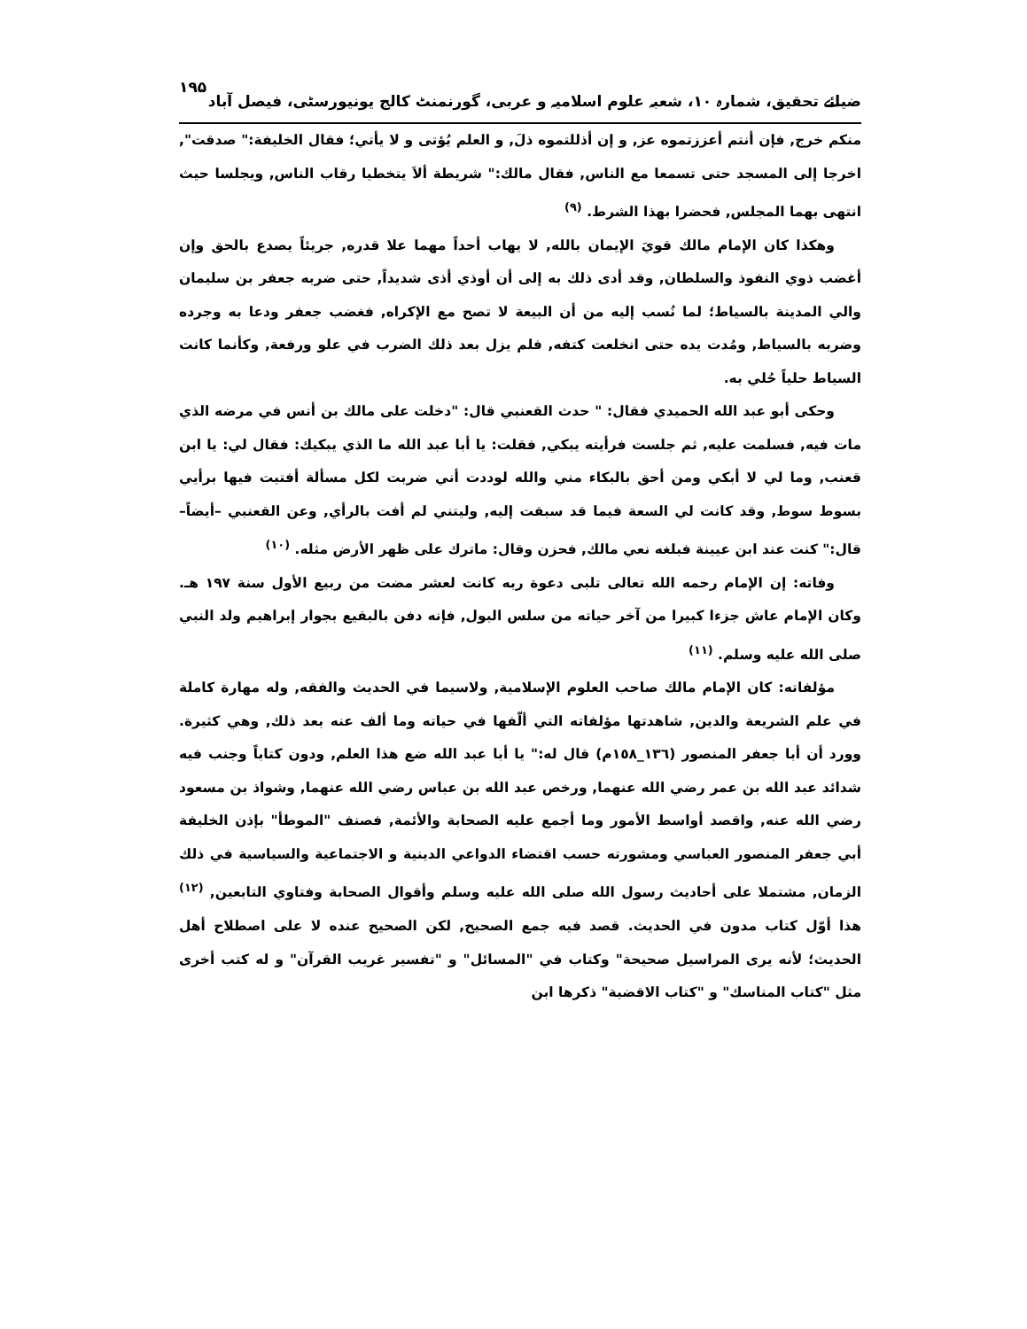ضیائے تحقیق، شمارہ ۱۰، شعبہ علوم اسلامیہ و عربی، گورنمنٹ کالج یونیورسٹی، فیصل آباد ۱۹۵
منكم خرج, فإن أنتم أعززتموه عز, و إن أذللتموه ذلَ, و العلم يُؤتى و لا يأتي؛ فقال الخليفة:" صدقت", اخرجا إلى المسجد حتى تسمعا مع الناس, فقال مالك:" شريطة ألاَ يتخطيا رقاب الناس, ويجلسا حيث انتهى بهما المجلس, فحضرا بهذا الشرط. <sup>(۹)</sup>
وهكذا كان الإمام مالك قويَ الإيمان بالله, لا يهاب أحداً مهما علا قدره, جريئاً يصدع بالحق وإن أغضب ذوي النفوذ والسلطان, وقد أدى ذلك به إلى أن أوذي أذى شديداً, حتى ضربه جعفر بن سليمان والي المدينة بالسياط؛ لما نُسب إليه من أن البيعة لا تصح مع الإكراه, فغضب جعفر ودعا به وجرده وضربه بالسياط, ومُدت يده حتى انخلعت كتفه, فلم يزل بعد ذلك الضرب في علو ورفعة, وكأنما كانت السياط حلياً حُلي به.
وحكى أبو عبد الله الحميدي فقال: " حدث القعنبي قال: "دخلت على مالك بن أنس في مرضه الذي مات فيه, فسلمت عليه, ثم جلست فرأيته يبكي, فقلت: يا أبا عبد الله ما الذي يبكيك: فقال لي: يا ابن قعنب, وما لي لا أبكي ومن أحق بالبكاء مني والله لوددت أني ضربت لكل مسألة أفتيت فيها برأيي بسوط سوط, وقد كانت لي السعة فيما قد سبقت إليه, وليتني لم أفت بالرأي, وعن القعنبي –أيضاً– قال:" كنت عند ابن عيينة فبلغه نعي مالك, فحزن وقال: ماترك على ظهر الأرض مثله. <sup>(۱۰)</sup>
وفاته: إن الإمام رحمه الله تعالى تلبى دعوة ربه كانت لعشر مضت من ربيع الأول سنة ١٩٧ هـ. وكان الإمام عاش جزءا كبيرا من آخر حياته من سلس البول, فإنه دفن بالبقيع بجوار إبراهيم ولد النبي صلى الله عليه وسلم. <sup>(۱۱)</sup>
مؤلفاته: كان الإمام مالك صاحب العلوم الإسلامية, ولاسيما في الحديث والفقه, وله مهارة كاملة في علم الشريعة والدين, شاهدتها مؤلفاته التي ألّفها في حياته وما ألف عنه بعد ذلك, وهي كثيرة. وورد أن أبا جعفر المنصور (١٣٦_١٥٨م) قال له:" يا أبا عبد الله ضع هذا العلم, ودون كتاباً وجنب فيه شدائد عبد الله بن عمر رضي الله عنهما, ورخص عبد الله بن عباس رضي الله عنهما, وشواذ بن مسعود رضي الله عنه, واقصد أواسط الأمور وما أجمع عليه الصحابة والأئمة, فصنف "الموطأ" بإذن الخليفة أبي جعفر المنصور العباسي ومشورته حسب اقتضاء الدواعي الدينية و الاجتماعية والسياسية في ذلك الزمان, مشتملا على أحاديث رسول الله صلى الله عليه وسلم وأقوال الصحابة وفتاوي التابعين, <sup>(۱۲)</sup> هذا أوّل كتاب مدون في الحديث. قصد فيه جمع الصحيح, لكن الصحيح عنده لا على اصطلاح أهل الحديث؛ لأنه يرى المراسيل صحيحة" وكتاب في "المسائل" و "تفسير غريب القرآن" و له كتب أخرى مثل "كتاب المناسك" و "كتاب الاقضية" ذكرها ابن